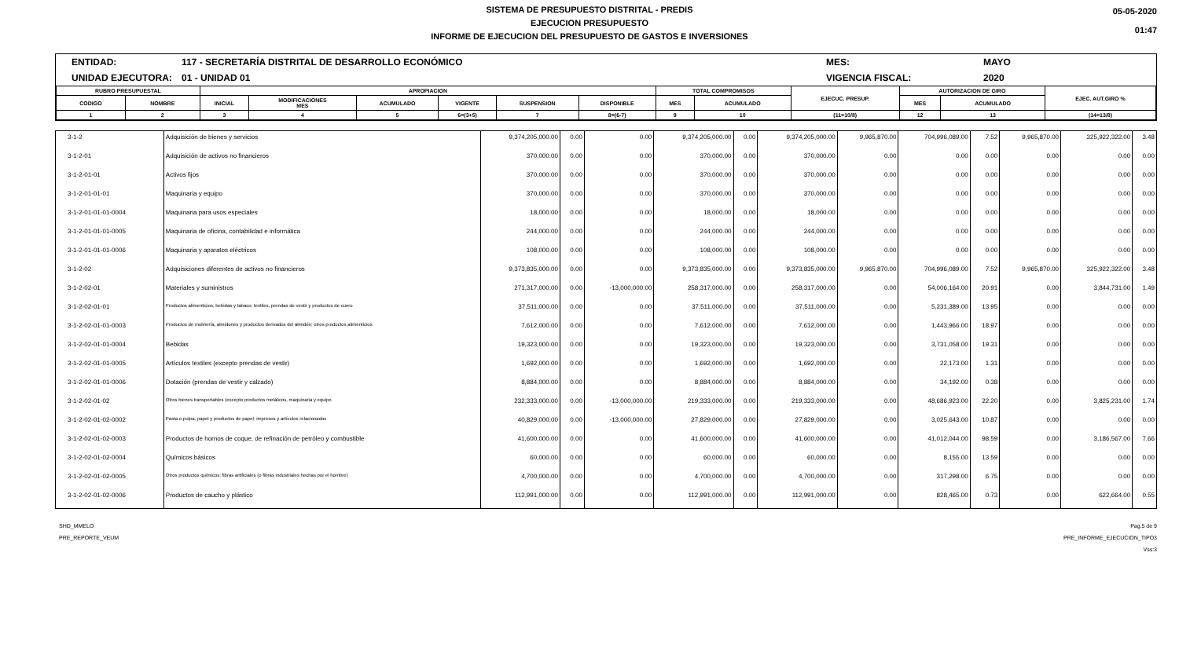SISTEMA DE PRESUPUESTO DISTRITAL - PREDIS
EJECUCION PRESUPUESTO
INFORME DE EJECUCION DEL PRESUPUESTO DE GASTOS E INVERSIONES
05-05-2020
01:47
ENTIDAD: 117 - SECRETARÍA DISTRITAL DE DESARROLLO ECONÓMICO MES: MAYO UNIDAD EJECUTORA: 01 - UNIDAD 01 VIGENCIA FISCAL: 2020
| RUBRO PRESUPUESTAL | | APROPIACION | | | | | | TOTAL COMPROMISOS | | EJECUC. PRESUP. | AUTORIZACION DE GIRO | | EJEC. AUT.GIRO % |
| --- | --- | --- | --- | --- | --- | --- | --- | --- | --- | --- | --- | --- | --- |
| CODIGO | NOMBRE | INICIAL | MODIFICACIONES MES | ACUMULADO | VIGENTE | SUSPENSION | DISPONIBLE | MES | ACUMULADO | | MES | ACUMULADO | |
| 1 | 2 | 3 | 4 | 5 | 6=(3+5) | 7 | 8=(6-7) | 9 | 10 | (11=10/8) | 12 | 13 | (14=13/8) |
| 3-1-2 | Adquisición de bienes y servicios | 9,374,205,000.00 | 0.00 | 0.00 | 9,374,205,000.00 | 0.00 | 9,374,205,000.00 | 9,965,870.00 | 704,996,089.00 | 7.52 | 9,965,870.00 | 325,922,322.00 | 3.48 |
| 3-1-2-01 | Adquisición de activos no financieros | 370,000.00 | 0.00 | 0.00 | 370,000.00 | 0.00 | 370,000.00 | 0.00 | 0.00 | 0.00 | 0.00 | 0.00 | 0.00 |
| 3-1-2-01-01 | Activos fijos | 370,000.00 | 0.00 | 0.00 | 370,000.00 | 0.00 | 370,000.00 | 0.00 | 0.00 | 0.00 | 0.00 | 0.00 | 0.00 |
| 3-1-2-01-01-01 | Maquinaria y equipo | 370,000.00 | 0.00 | 0.00 | 370,000.00 | 0.00 | 370,000.00 | 0.00 | 0.00 | 0.00 | 0.00 | 0.00 | 0.00 |
| 3-1-2-01-01-01-0004 | Maquinaria para usos especiales | 18,000.00 | 0.00 | 0.00 | 18,000.00 | 0.00 | 18,000.00 | 0.00 | 0.00 | 0.00 | 0.00 | 0.00 | 0.00 |
| 3-1-2-01-01-01-0005 | Maquinaria de oficina, contabilidad e informática | 244,000.00 | 0.00 | 0.00 | 244,000.00 | 0.00 | 244,000.00 | 0.00 | 0.00 | 0.00 | 0.00 | 0.00 | 0.00 |
| 3-1-2-01-01-01-0006 | Maquinaria y aparatos eléctricos | 108,000.00 | 0.00 | 0.00 | 108,000.00 | 0.00 | 108,000.00 | 0.00 | 0.00 | 0.00 | 0.00 | 0.00 | 0.00 |
| 3-1-2-02 | Adquisiciones diferentes de activos no financieros | 9,373,835,000.00 | 0.00 | 0.00 | 9,373,835,000.00 | 0.00 | 9,373,835,000.00 | 9,965,870.00 | 704,996,089.00 | 7.52 | 9,965,870.00 | 325,922,322.00 | 3.48 |
| 3-1-2-02-01 | Materiales y suministros | 271,317,000.00 | 0.00 | -13,000,000.00 | 258,317,000.00 | 0.00 | 258,317,000.00 | 0.00 | 54,006,164.00 | 20.91 | 0.00 | 3,844,731.00 | 1.49 |
| 3-1-2-02-01-01 | Productos alimenticios, bebidas y tabaco; textiles, prendas de vestir y productos de cuero | 37,511,000.00 | 0.00 | 0.00 | 37,511,000.00 | 0.00 | 37,511,000.00 | 0.00 | 5,231,389.00 | 13.95 | 0.00 | 0.00 | 0.00 |
| 3-1-2-02-01-01-0003 | Productos de molinería, almidones y productos derivados del almidón; otros productos alimenticios | 7,612,000.00 | 0.00 | 0.00 | 7,612,000.00 | 0.00 | 7,612,000.00 | 0.00 | 1,443,966.00 | 18.97 | 0.00 | 0.00 | 0.00 |
| 3-1-2-02-01-01-0004 | Bebidas | 19,323,000.00 | 0.00 | 0.00 | 19,323,000.00 | 0.00 | 19,323,000.00 | 0.00 | 3,731,058.00 | 19.31 | 0.00 | 0.00 | 0.00 |
| 3-1-2-02-01-01-0005 | Artículos textiles (excepto prendas de vestir) | 1,692,000.00 | 0.00 | 0.00 | 1,692,000.00 | 0.00 | 1,692,000.00 | 0.00 | 22,173.00 | 1.31 | 0.00 | 0.00 | 0.00 |
| 3-1-2-02-01-01-0006 | Dotación (prendas de vestir y calzado) | 8,884,000.00 | 0.00 | 0.00 | 8,884,000.00 | 0.00 | 8,884,000.00 | 0.00 | 34,192.00 | 0.38 | 0.00 | 0.00 | 0.00 |
| 3-1-2-02-01-02 | Otros bienes transportables (excepto productos metálicos, maquinaria y equipo | 232,333,000.00 | 0.00 | -13,000,000.00 | 219,333,000.00 | 0.00 | 219,333,000.00 | 0.00 | 48,686,923.00 | 22.20 | 0.00 | 3,825,231.00 | 1.74 |
| 3-1-2-02-01-02-0002 | Pasta o pulpa, papel y productos de papel; impresos y artículos relacionados | 40,829,000.00 | 0.00 | -13,000,000.00 | 27,829,000.00 | 0.00 | 27,829,000.00 | 0.00 | 3,025,643.00 | 10.87 | 0.00 | 0.00 | 0.00 |
| 3-1-2-02-01-02-0003 | Productos de hornos de coque, de refinación de petróleo y combustible | 41,600,000.00 | 0.00 | 0.00 | 41,600,000.00 | 0.00 | 41,600,000.00 | 0.00 | 41,012,044.00 | 98.59 | 0.00 | 3,186,567.00 | 7.66 |
| 3-1-2-02-01-02-0004 | Químicos básicos | 60,000.00 | 0.00 | 0.00 | 60,000.00 | 0.00 | 60,000.00 | 0.00 | 8,155.00 | 13.59 | 0.00 | 0.00 | 0.00 |
| 3-1-2-02-01-02-0005 | Otros productos químicos; fibras artificiales (o fibras industriales hechas por el hombre) | 4,700,000.00 | 0.00 | 0.00 | 4,700,000.00 | 0.00 | 4,700,000.00 | 0.00 | 317,298.00 | 6.75 | 0.00 | 0.00 | 0.00 |
| 3-1-2-02-01-02-0006 | Productos de caucho y plástico | 112,991,000.00 | 0.00 | 0.00 | 112,991,000.00 | 0.00 | 112,991,000.00 | 0.00 | 828,465.00 | 0.73 | 0.00 | 622,664.00 | 0.55 |
SHD_MMELO
PRE_REPORTE_VEUM
Pag.5 de 9
PRE_INFORME_EJECUCION_TIPO3
Vss:3